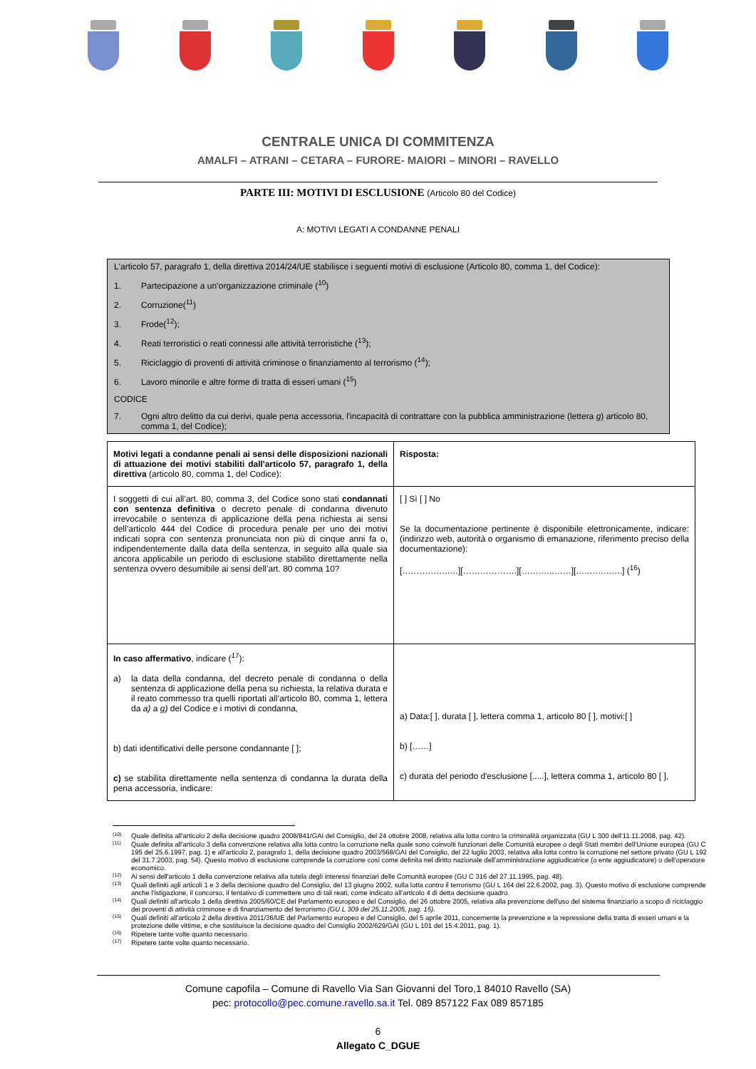CENTRALE UNICA DI COMMITENZA
AMALFI – ATRANI – CETARA – FURORE- MAIORI – MINORI – RAVELLO
PARTE III: MOTIVI DI ESCLUSIONE (Articolo 80 del Codice)
A: MOTIVI LEGATI A CONDANNE PENALI
L'articolo 57, paragrafo 1, della direttiva 2014/24/UE stabilisce i seguenti motivi di esclusione (Articolo 80, comma 1, del Codice):
1. Partecipazione a un’organizzazione criminale (<sup>10</sup>)
2. Corruzione(<sup>11</sup>)
3. Frode(<sup>12</sup>);
4. Reati terroristici o reati connessi alle attività terroristiche (<sup>13</sup>);
5. Riciclaggio di proventi di attività criminose o finanziamento al terrorismo (<sup>14</sup>);
6. Lavoro minorile e altre forme di tratta di esseri umani (<sup>15</sup>)
CODICE
7. Ogni altro delitto da cui derivi, quale pena accessoria, l'incapacità di contrattare con la pubblica amministrazione (lettera g) articolo 80, comma 1, del Codice);
| Motivi legati a condanne penali ai sensi delle disposizioni nazionali di attuazione dei motivi stabiliti dall'articolo 57, paragrafo 1, della direttiva (articolo 80, comma 1, del Codice): | Risposta: |
| I soggetti di cui all’art. 80, comma 3, del Codice sono stati condannati con sentenza definitiva o decreto penale di condanna divenuto irrevocabile o sentenza di applicazione della pena richiesta ai sensi dell’articolo 444 del Codice di procedura penale per uno dei motivi indicati sopra con sentenza pronunciata non più di cinque anni fa o, indipendentemente dalla data della sentenza, in seguito alla quale sia ancora applicabile un periodo di esclusione stabilito direttamente nella sentenza ovvero desumibile ai sensi dell’art. 80 comma 10? | [ ] Sì [ ] No Se la documentazione pertinente è disponibile elettronicamente, indicare: (indirizzo web, autorità o organismo di emanazione, riferimento preciso della documentazione): [……………..…][……………….][…….…..……][…..…….…..] (<sup>16</sup>) |
| In caso affermativo , indicare (<sup>17</sup>): a) la data della condanna, del decreto penale di condanna o della sentenza di applicazione della pena su richiesta, la relativa durata e il reato commesso tra quelli riportati all’articolo 80, comma 1, lettera da a) a g) del Codice e i motivi di condanna, b) dati identificativi delle persone condannante [ ]; c) se stabilita direttamente nella sentenza di condanna la durata della pena accessoria, indicare: | a) Data:[ ], durata [ ], lettera comma 1, articolo 80 [ ], motivi:[ ] b) [……] c) durata del periodo d'esclusione [.....], lettera comma 1, articolo 80 [ ], |
<sup>(10)</sup> Quale definita all'articolo 2 della decisione quadro 2008/841/GAI del Consiglio, del 24 ottobre 2008, relativa alla lotta contro la criminalità organizzata (GU L 300 dell'11.11.2008, pag. 42).
<sup>(11)</sup> Quale definita all'articolo 3 della convenzione relativa alla lotta contro la corruzione nella quale sono coinvolti funzionari delle Comunità europee o degli Stati membri dell'Unione europea (GU C 195 del 25.6.1997, pag. 1) e all'articolo 2, paragrafo 1, della decisione quadro 2003/568/GAI del Consiglio, del 22 luglio 2003, relativa alla lotta contro la corruzione nel settore privato (GU L 192 del 31.7.2003, pag. 54). Questo motivo di esclusione comprende la corruzione così come definita nel diritto nazionale dell'amministrazione aggiudicatrice (o ente aggiudicatore) o dell'operatore economico.
<sup>(12)</sup> Ai sensi dell'articolo 1 della convenzione relativa alla tutela degli interessi finanziari delle Comunità europee (GU C 316 del 27.11.1995, pag. 48).
<sup>(13)</sup> Quali definiti agli articoli 1 e 3 della decisione quadro del Consiglio, del 13 giugno 2002, sulla lotta contro il terrorismo (GU L 164 del 22.6.2002, pag. 3). Questo motivo di esclusione comprende anche l'istigazione, il concorso, il tentativo di commettere uno di tali reati, come indicato all'articolo 4 di detta decisione quadro.
<sup>(14)</sup> Quali definiti all'articolo 1 della direttiva 2005/60/CE del Parlamento europeo e del Consiglio, del 26 ottobre 2005, relativa alla prevenzione dell'uso del sistema finanziario a scopo di riciclaggio dei proventi di attività criminose e di finanziamento del terrorismo (GU L 309 del 25.11.2005, pag. 15).
<sup>(15)</sup> Quali definiti all'articolo 2 della direttiva 2011/36/UE del Parlamento europeo e del Consiglio, del 5 aprile 2011, concernente la prevenzione e la repressione della tratta di esseri umani e la protezione delle vittime, e che sostituisce la decisione quadro del Consiglio 2002/629/GAI (GU L 101 del 15.4.2011, pag. 1).
<sup>(16)</sup> Ripetere tante volte quanto necessario.
<sup>(17)</sup> Ripetere tante volte quanto necessario.
Comune capofila – Comune di Ravello Via San Giovanni del Toro,1 84010 Ravello (SA)
pec: protocollo@pec.comune.ravello.sa.it Tel. 089 857122 Fax 089 857185
6
Allegato C_DGUE